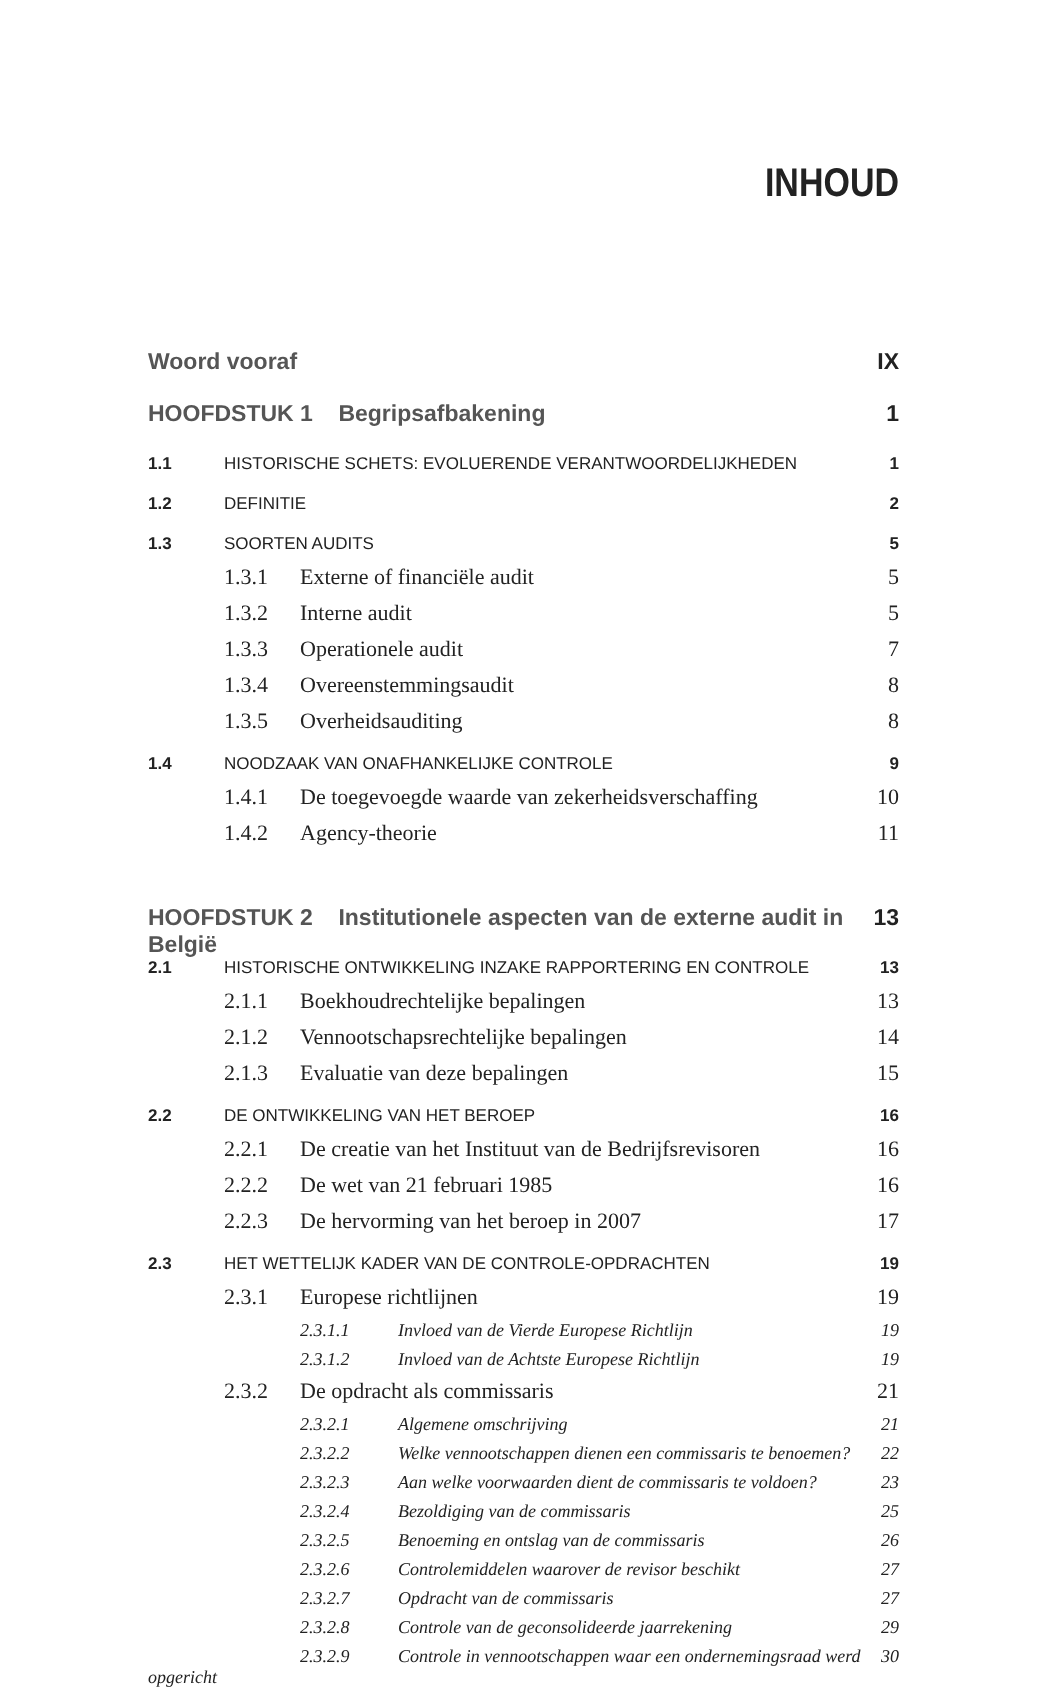INHOUD
Woord vooraf IX
HOOFDSTUK 1 Begripsafbakening 1
1.1 HISTORISCHE SCHETS: EVOLUERENDE VERANTWOORDELIJKHEDEN 1
1.2 DEFINITIE 2
1.3 SOORTEN AUDITS 5
1.3.1 Externe of financiële audit 5
1.3.2 Interne audit 5
1.3.3 Operationele audit 7
1.3.4 Overeenstemmingsaudit 8
1.3.5 Overheidsauditing 8
1.4 NOODZAAK VAN ONAFHANKELIJKE CONTROLE 9
1.4.1 De toegevoegde waarde van zekerheidsverschaffing 10
1.4.2 Agency-theorie 11
HOOFDSTUK 2 Institutionele aspecten van de externe audit in België 13
2.1 HISTORISCHE ONTWIKKELING INZAKE RAPPORTERING EN CONTROLE 13
2.1.1 Boekhoudrechtelijke bepalingen 13
2.1.2 Vennootschapsrechtelijke bepalingen 14
2.1.3 Evaluatie van deze bepalingen 15
2.2 DE ONTWIKKELING VAN HET BEROEP 16
2.2.1 De creatie van het Instituut van de Bedrijfsrevisoren 16
2.2.2 De wet van 21 februari 1985 16
2.2.3 De hervorming van het beroep in 2007 17
2.3 HET WETTELIJK KADER VAN DE CONTROLE-OPDRACHTEN 19
2.3.1 Europese richtlijnen 19
2.3.1.1 Invloed van de Vierde Europese Richtlijn 19
2.3.1.2 Invloed van de Achtste Europese Richtlijn 19
2.3.2 De opdracht als commissaris 21
2.3.2.1 Algemene omschrijving 21
2.3.2.2 Welke vennootschappen dienen een commissaris te benoemen? 22
2.3.2.3 Aan welke voorwaarden dient de commissaris te voldoen? 23
2.3.2.4 Bezoldiging van de commissaris 25
2.3.2.5 Benoeming en ontslag van de commissaris 26
2.3.2.6 Controlemiddelen waarover de revisor beschikt 27
2.3.2.7 Opdracht van de commissaris 27
2.3.2.8 Controle van de geconsolideerde jaarrekening 29
2.3.2.9 Controle in vennootschappen waar een ondernemingsraad werd opgericht 30